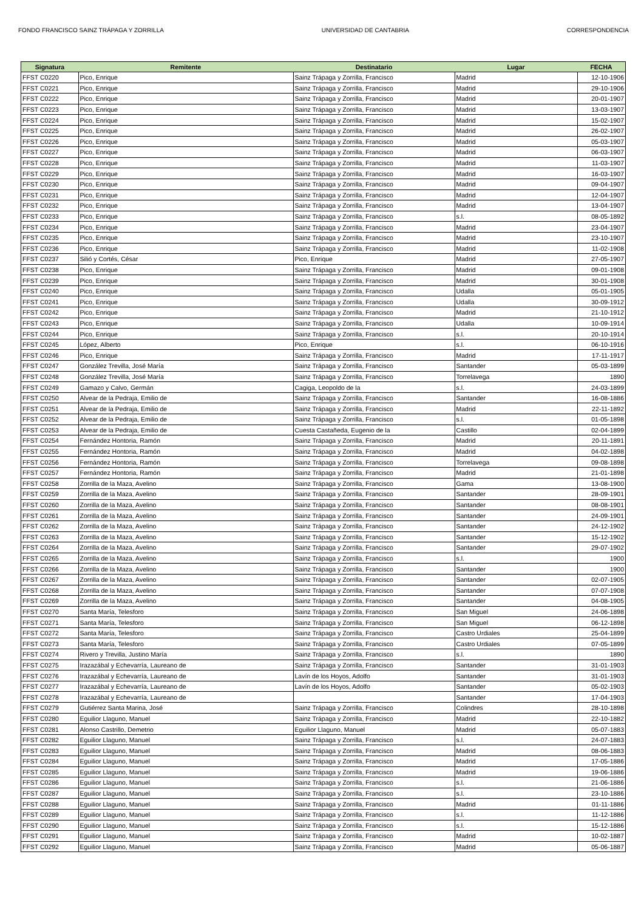FONDO FRANCISCO SAINZ TRÁPAGA Y ZORRILLA UNIVERSIDAD DE CANTABRIA CORRESPONDENCIA
| Signatura | Remitente | Destinatario | Lugar | FECHA |
| --- | --- | --- | --- | --- |
| FFST C0220 | Pico, Enrique | Sainz Trápaga y Zorrilla, Francisco | Madrid | 12-10-1906 |
| FFST C0221 | Pico, Enrique | Sainz Trápaga y Zorrilla, Francisco | Madrid | 29-10-1906 |
| FFST C0222 | Pico, Enrique | Sainz Trápaga y Zorrilla, Francisco | Madrid | 20-01-1907 |
| FFST C0223 | Pico, Enrique | Sainz Trápaga y Zorrilla, Francisco | Madrid | 13-03-1907 |
| FFST C0224 | Pico, Enrique | Sainz Trápaga y Zorrilla, Francisco | Madrid | 15-02-1907 |
| FFST C0225 | Pico, Enrique | Sainz Trápaga y Zorrilla, Francisco | Madrid | 26-02-1907 |
| FFST C0226 | Pico, Enrique | Sainz Trápaga y Zorrilla, Francisco | Madrid | 05-03-1907 |
| FFST C0227 | Pico, Enrique | Sainz Trápaga y Zorrilla, Francisco | Madrid | 06-03-1907 |
| FFST C0228 | Pico, Enrique | Sainz Trápaga y Zorrilla, Francisco | Madrid | 11-03-1907 |
| FFST C0229 | Pico, Enrique | Sainz Trápaga y Zorrilla, Francisco | Madrid | 16-03-1907 |
| FFST C0230 | Pico, Enrique | Sainz Trápaga y Zorrilla, Francisco | Madrid | 09-04-1907 |
| FFST C0231 | Pico, Enrique | Sainz Trápaga y Zorrilla, Francisco | Madrid | 12-04-1907 |
| FFST C0232 | Pico, Enrique | Sainz Trápaga y Zorrilla, Francisco | Madrid | 13-04-1907 |
| FFST C0233 | Pico, Enrique | Sainz Trápaga y Zorrilla, Francisco | s.l. | 08-05-1892 |
| FFST C0234 | Pico, Enrique | Sainz Trápaga y Zorrilla, Francisco | Madrid | 23-04-1907 |
| FFST C0235 | Pico, Enrique | Sainz Trápaga y Zorrilla, Francisco | Madrid | 23-10-1907 |
| FFST C0236 | Pico, Enrique | Sainz Trápaga y Zorrilla, Francisco | Madrid | 11-02-1908 |
| FFST C0237 | Silió y Cortés, César | Pico, Enrique | Madrid | 27-05-1907 |
| FFST C0238 | Pico, Enrique | Sainz Trápaga y Zorrilla, Francisco | Madrid | 09-01-1908 |
| FFST C0239 | Pico, Enrique | Sainz Trápaga y Zorrilla, Francisco | Madrid | 30-01-1908 |
| FFST C0240 | Pico, Enrique | Sainz Trápaga y Zorrilla, Francisco | Udalla | 05-01-1905 |
| FFST C0241 | Pico, Enrique | Sainz Trápaga y Zorrilla, Francisco | Udalla | 30-09-1912 |
| FFST C0242 | Pico, Enrique | Sainz Trápaga y Zorrilla, Francisco | Madrid | 21-10-1912 |
| FFST C0243 | Pico, Enrique | Sainz Trápaga y Zorrilla, Francisco | Udalla | 10-09-1914 |
| FFST C0244 | Pico, Enrique | Sainz Trápaga y Zorrilla, Francisco | s.l. | 20-10-1914 |
| FFST C0245 | López, Alberto | Pico, Enrique | s.l. | 06-10-1916 |
| FFST C0246 | Pico, Enrique | Sainz Trápaga y Zorrilla, Francisco | Madrid | 17-11-1917 |
| FFST C0247 | González Trevilla, José María | Sainz Trápaga y Zorrilla, Francisco | Santander | 05-03-1899 |
| FFST C0248 | González Trevilla, José María | Sainz Trápaga y Zorrilla, Francisco | Torrelavega | 1890 |
| FFST C0249 | Gamazo y Calvo, Germán | Cagiga, Leopoldo de la | s.l. | 24-03-1899 |
| FFST C0250 | Alvear de la Pedraja, Emilio de | Sainz Trápaga y Zorrilla, Francisco | Santander | 16-08-1886 |
| FFST C0251 | Alvear de la Pedraja, Emilio de | Sainz Trápaga y Zorrilla, Francisco | Madrid | 22-11-1892 |
| FFST C0252 | Alvear de la Pedraja, Emilio de | Sainz Trápaga y Zorrilla, Francisco | s.l. | 01-05-1898 |
| FFST C0253 | Alvear de la Pedraja, Emilio de | Cuesta Castañeda, Eugenio de la | Castillo | 02-04-1899 |
| FFST C0254 | Fernández Hontoria, Ramón | Sainz Trápaga y Zorrilla, Francisco | Madrid | 20-11-1891 |
| FFST C0255 | Fernández Hontoria, Ramón | Sainz Trápaga y Zorrilla, Francisco | Madrid | 04-02-1898 |
| FFST C0256 | Fernández Hontoria, Ramón | Sainz Trápaga y Zorrilla, Francisco | Torrelavega | 09-08-1898 |
| FFST C0257 | Fernández Hontoria, Ramón | Sainz Trápaga y Zorrilla, Francisco | Madrid | 21-01-1898 |
| FFST C0258 | Zorrilla de la Maza, Avelino | Sainz Trápaga y Zorrilla, Francisco | Gama | 13-08-1900 |
| FFST C0259 | Zorrilla de la Maza, Avelino | Sainz Trápaga y Zorrilla, Francisco | Santander | 28-09-1901 |
| FFST C0260 | Zorrilla de la Maza, Avelino | Sainz Trápaga y Zorrilla, Francisco | Santander | 08-08-1901 |
| FFST C0261 | Zorrilla de la Maza, Avelino | Sainz Trápaga y Zorrilla, Francisco | Santander | 24-09-1901 |
| FFST C0262 | Zorrilla de la Maza, Avelino | Sainz Trápaga y Zorrilla, Francisco | Santander | 24-12-1902 |
| FFST C0263 | Zorrilla de la Maza, Avelino | Sainz Trápaga y Zorrilla, Francisco | Santander | 15-12-1902 |
| FFST C0264 | Zorrilla de la Maza, Avelino | Sainz Trápaga y Zorrilla, Francisco | Santander | 29-07-1902 |
| FFST C0265 | Zorrilla de la Maza, Avelino | Sainz Trápaga y Zorrilla, Francisco | s.l. | 1900 |
| FFST C0266 | Zorrilla de la Maza, Avelino | Sainz Trápaga y Zorrilla, Francisco | Santander | 1900 |
| FFST C0267 | Zorrilla de la Maza, Avelino | Sainz Trápaga y Zorrilla, Francisco | Santander | 02-07-1905 |
| FFST C0268 | Zorrilla de la Maza, Avelino | Sainz Trápaga y Zorrilla, Francisco | Santander | 07-07-1908 |
| FFST C0269 | Zorrilla de la Maza, Avelino | Sainz Trápaga y Zorrilla, Francisco | Santander | 04-08-1905 |
| FFST C0270 | Santa María, Telesforo | Sainz Trápaga y Zorrilla, Francisco | San Miguel | 24-06-1898 |
| FFST C0271 | Santa María, Telesforo | Sainz Trápaga y Zorrilla, Francisco | San Miguel | 06-12-1898 |
| FFST C0272 | Santa María, Telesforo | Sainz Trápaga y Zorrilla, Francisco | Castro Urdiales | 25-04-1899 |
| FFST C0273 | Santa María, Telesforo | Sainz Trápaga y Zorrilla, Francisco | Castro Urdiales | 07-05-1899 |
| FFST C0274 | Rivero y Trevilla, Justino María | Sainz Trápaga y Zorrilla, Francisco | s.l. | 1890 |
| FFST C0275 | Irazazábal y Echevarría, Laureano de | Sainz Trápaga y Zorrilla, Francisco | Santander | 31-01-1903 |
| FFST C0276 | Irazazábal y Echevarría, Laureano de | Lavín de los Hoyos, Adolfo | Santander | 31-01-1903 |
| FFST C0277 | Irazazábal y Echevarría, Laureano de | Lavín de los Hoyos, Adolfo | Santander | 05-02-1903 |
| FFST C0278 | Irazazábal y Echevarría, Laureano de | | Santander | 17-04-1903 |
| FFST C0279 | Gutiérrez Santa Marina, José | Sainz Trápaga y Zorrilla, Francisco | Colindres | 28-10-1898 |
| FFST C0280 | Eguilior Llaguno, Manuel | Sainz Trápaga y Zorrilla, Francisco | Madrid | 22-10-1882 |
| FFST C0281 | Alonso Castrillo, Demetrio | Eguilior Llaguno, Manuel | Madrid | 05-07-1883 |
| FFST C0282 | Eguilior Llaguno, Manuel | Sainz Trápaga y Zorrilla, Francisco | s.l. | 24-07-1883 |
| FFST C0283 | Eguilior Llaguno, Manuel | Sainz Trápaga y Zorrilla, Francisco | Madrid | 08-06-1883 |
| FFST C0284 | Eguilior Llaguno, Manuel | Sainz Trápaga y Zorrilla, Francisco | Madrid | 17-05-1886 |
| FFST C0285 | Eguilior Llaguno, Manuel | Sainz Trápaga y Zorrilla, Francisco | Madrid | 19-06-1886 |
| FFST C0286 | Eguilior Llaguno, Manuel | Sainz Trápaga y Zorrilla, Francisco | s.l. | 21-06-1886 |
| FFST C0287 | Eguilior Llaguno, Manuel | Sainz Trápaga y Zorrilla, Francisco | s.l. | 23-10-1886 |
| FFST C0288 | Eguilior Llaguno, Manuel | Sainz Trápaga y Zorrilla, Francisco | Madrid | 01-11-1886 |
| FFST C0289 | Eguilior Llaguno, Manuel | Sainz Trápaga y Zorrilla, Francisco | s.l. | 11-12-1886 |
| FFST C0290 | Eguilior Llaguno, Manuel | Sainz Trápaga y Zorrilla, Francisco | s.l. | 15-12-1886 |
| FFST C0291 | Eguilior Llaguno, Manuel | Sainz Trápaga y Zorrilla, Francisco | Madrid | 10-02-1887 |
| FFST C0292 | Eguilior Llaguno, Manuel | Sainz Trápaga y Zorrilla, Francisco | Madrid | 05-06-1887 |